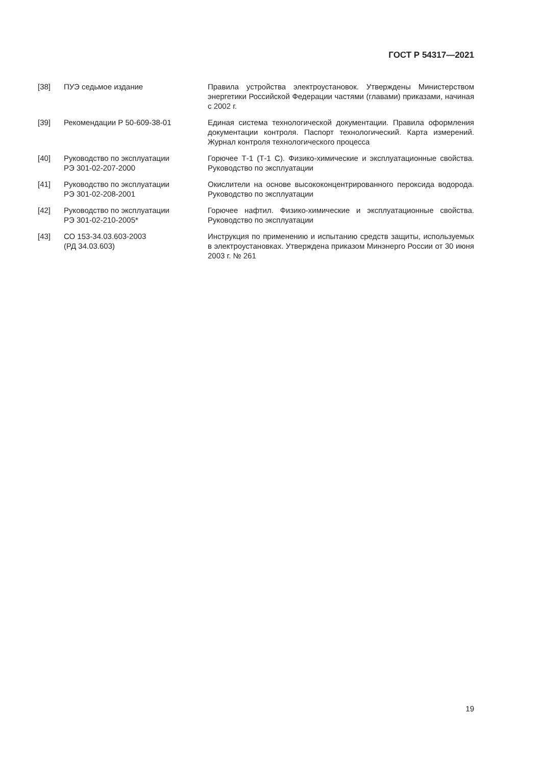ГОСТ Р 54317—2021
[38] ПУЭ седьмое издание Правила устройства электроустановок. Утверждены Министерством энергетики Российской Федерации частями (главами) приказами, начиная с 2002 г.
[39] Рекомендации Р 50-609-38-01 Единая система технологической документации. Правила оформления документации контроля. Паспорт технологический. Карта измерений. Журнал контроля технологического процесса
[40] Руководство по эксплуатации
РЭ 301-02-207-2000
Горючее Т-1 (Т-1 С). Физико-химические и эксплуатационные свойства. Руководство по эксплуатации
[41] Руководство по эксплуатации
РЭ 301-02-208-2001
Окислители на основе высококонцентрированного пероксида водорода. Руководство по эксплуатации
[42] Руководство по эксплуатации
РЭ 301-02-210-2005*
Горючее нафтил. Физико-химические и эксплуатационные свойства. Руководство по эксплуатации
[43] СО 153-34.03.603-2003
(РД 34.03.603)
Инструкция по применению и испытанию средств защиты, используемых в электроустановках. Утверждена приказом Минэнерго России от 30 июня 2003 г. № 261
19